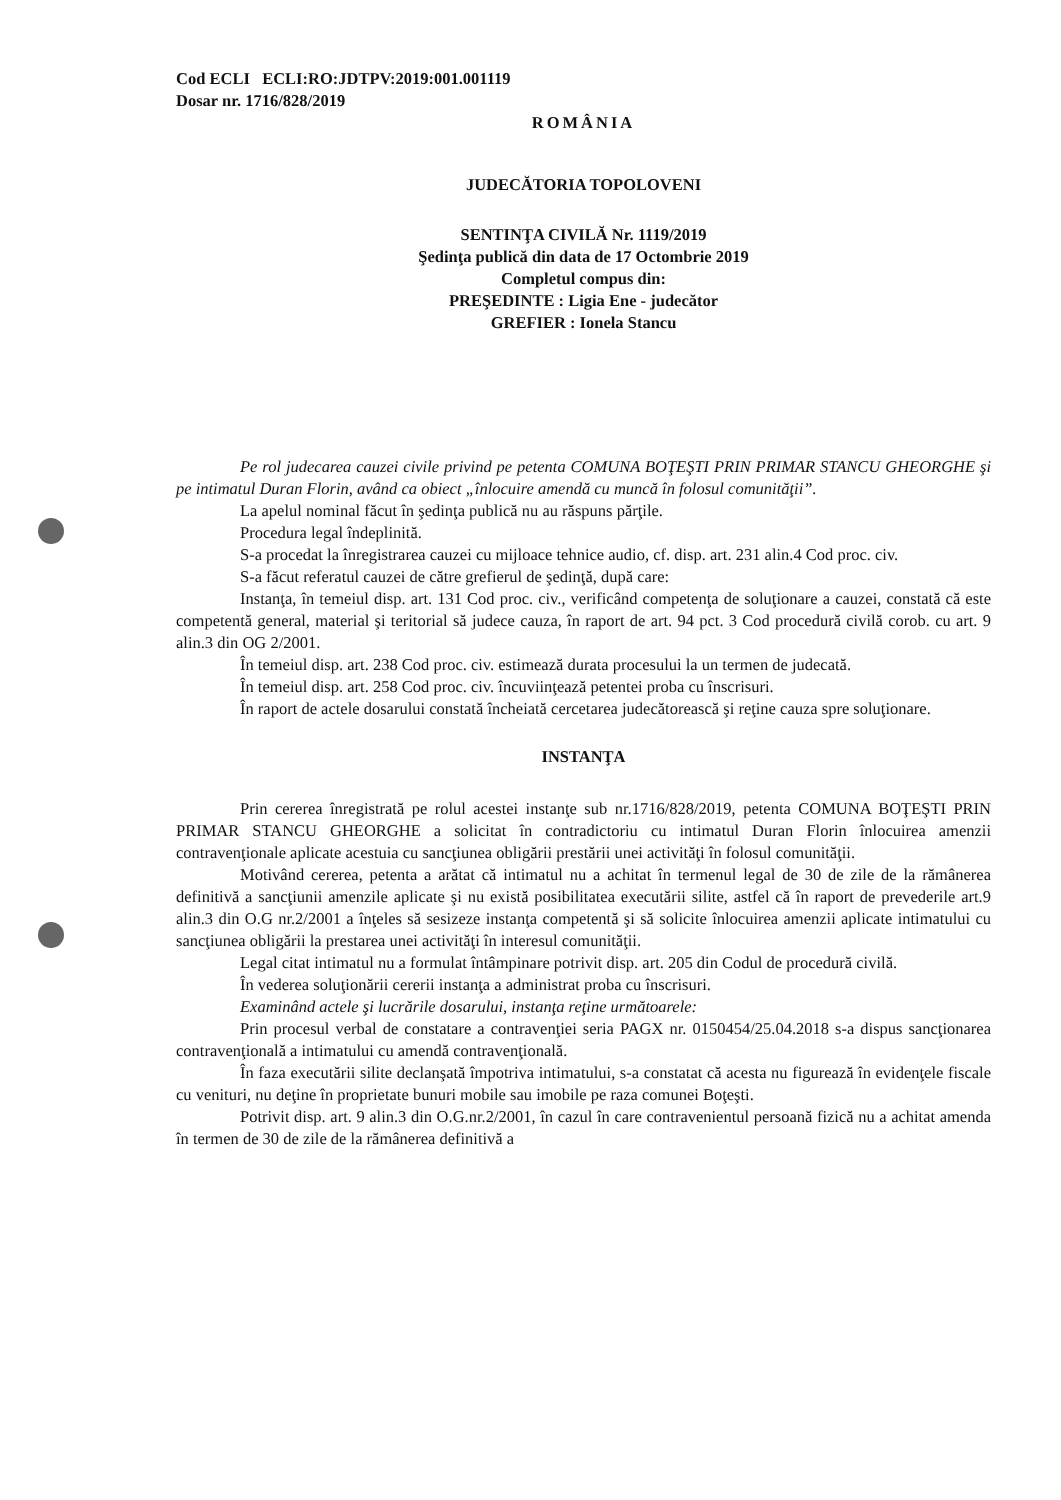Cod ECLI ECLI:RO:JDTPV:2019:001.001119
Dosar nr. 1716/828/2019
ROMÂNIA
JUDECĂTORIA TOPOLOVENI
SENTINŢA CIVILĂ Nr. 1119/2019
Şedinţa publică din data de 17 Octombrie 2019
Completul compus din:
PREŞEDINTE : Ligia Ene - judecător
GREFIER : Ionela Stancu
Pe rol judecarea cauzei civile privind pe petenta COMUNA BOŢEŞTI PRIN PRIMAR STANCU GHEORGHE şi pe intimatul Duran Florin, având ca obiect „înlocuire amendă cu muncă în folosul comunităţii”.
La apelul nominal făcut în şedinţa publică nu au răspuns părţile.
Procedura legal îndeplinită.
S-a procedat la înregistrarea cauzei cu mijloace tehnice audio, cf. disp. art. 231 alin.4 Cod proc. civ.
S-a făcut referatul cauzei de către grefierul de şedinţă, după care:
Instanţa, în temeiul disp. art. 131 Cod proc. civ., verificând competenţa de soluţionare a cauzei, constată că este competentă general, material şi teritorial să judece cauza, în raport de art. 94 pct. 3 Cod procedură civilă corob. cu art. 9 alin.3 din OG 2/2001.
În temeiul disp. art. 238 Cod proc. civ. estimează durata procesului la un termen de judecată.
În temeiul disp. art. 258 Cod proc. civ. încuviinţează petentei proba cu înscrisuri.
În raport de actele dosarului constată încheiată cercetarea judecătorească şi reţine cauza spre soluţionare.
INSTANŢA
Prin cererea înregistrată pe rolul acestei instanţe sub nr.1716/828/2019, petenta COMUNA BOŢEŞTI PRIN PRIMAR STANCU GHEORGHE a solicitat în contradictoriu cu intimatul Duran Florin înlocuirea amenzii contravenţionale aplicate acestuia cu sancţiunea obligării prestării unei activităţi în folosul comunităţii.
Motivând cererea, petenta a arătat că intimatul nu a achitat în termenul legal de 30 de zile de la rămânerea definitivă a sancţiunii amenzile aplicate şi nu există posibilitatea executării silite, astfel că în raport de prevederile art.9 alin.3 din O.G nr.2/2001 a înţeles să sesizeze instanţa competentă şi să solicite înlocuirea amenzii aplicate intimatului cu sancţiunea obligării la prestarea unei activităţi în interesul comunităţii.
Legal citat intimatul nu a formulat întâmpinare potrivit disp. art. 205 din Codul de procedură civilă.
În vederea soluţionării cererii instanţa a administrat proba cu înscrisuri.
Examinând actele şi lucrările dosarului, instanţa reţine următoarele:
Prin procesul verbal de constatare a contravenţiei seria PAGX nr. 0150454/25.04.2018 s-a dispus sancţionarea contravenţională a intimatului cu amendă contravenţională.
În faza executării silite declanşată împotriva intimatului, s-a constatat că acesta nu figurează în evidenţele fiscale cu venituri, nu deţine în proprietate bunuri mobile sau imobile pe raza comunei Boţeşti.
Potrivit disp. art. 9 alin.3 din O.G.nr.2/2001, în cazul în care contravenientul persoană fizică nu a achitat amenda în termen de 30 de zile de la rămânerea definitivă a